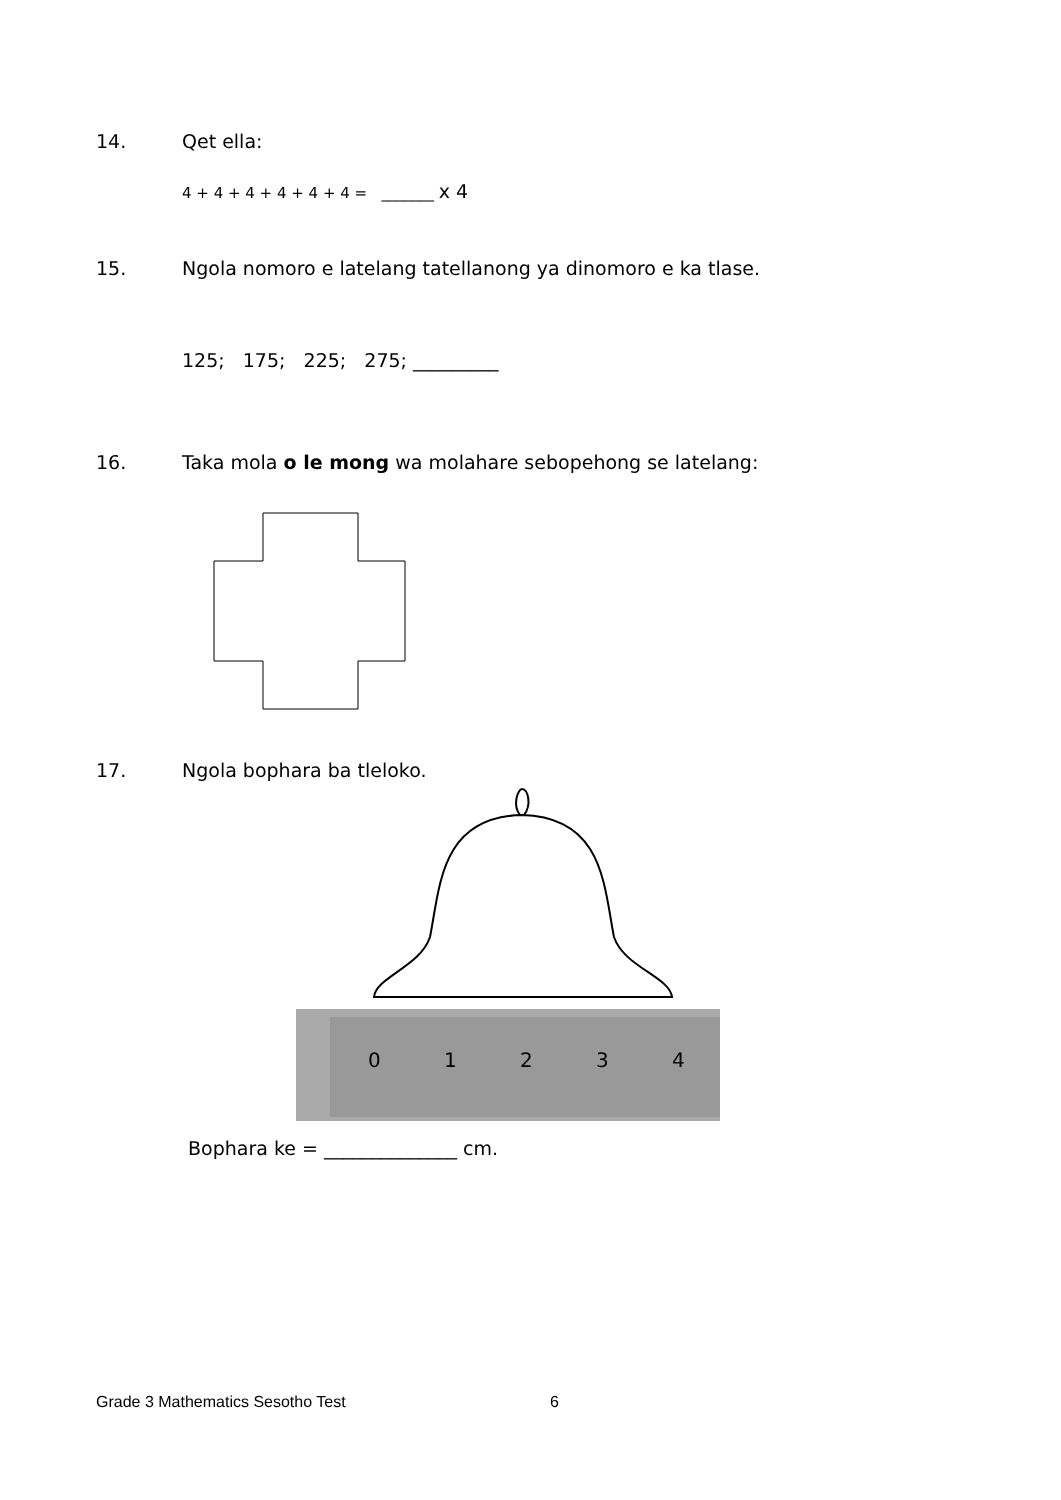14. Qet ella:
4 + 4 + 4 + 4 + 4 + 4 = _______ x 4
15. Ngola nomoro e latelang tatellanong ya dinomoro e ka tlase.
125; 175; 225; 275; _________
16. Taka mola o le mong wa molahare sebopehong se latelang:
17. Ngola bophara ba tleloko.
0
1
2
3
4
Bophara ke = ______________ cm.
Grade 3 Mathematics Sesotho Test 6